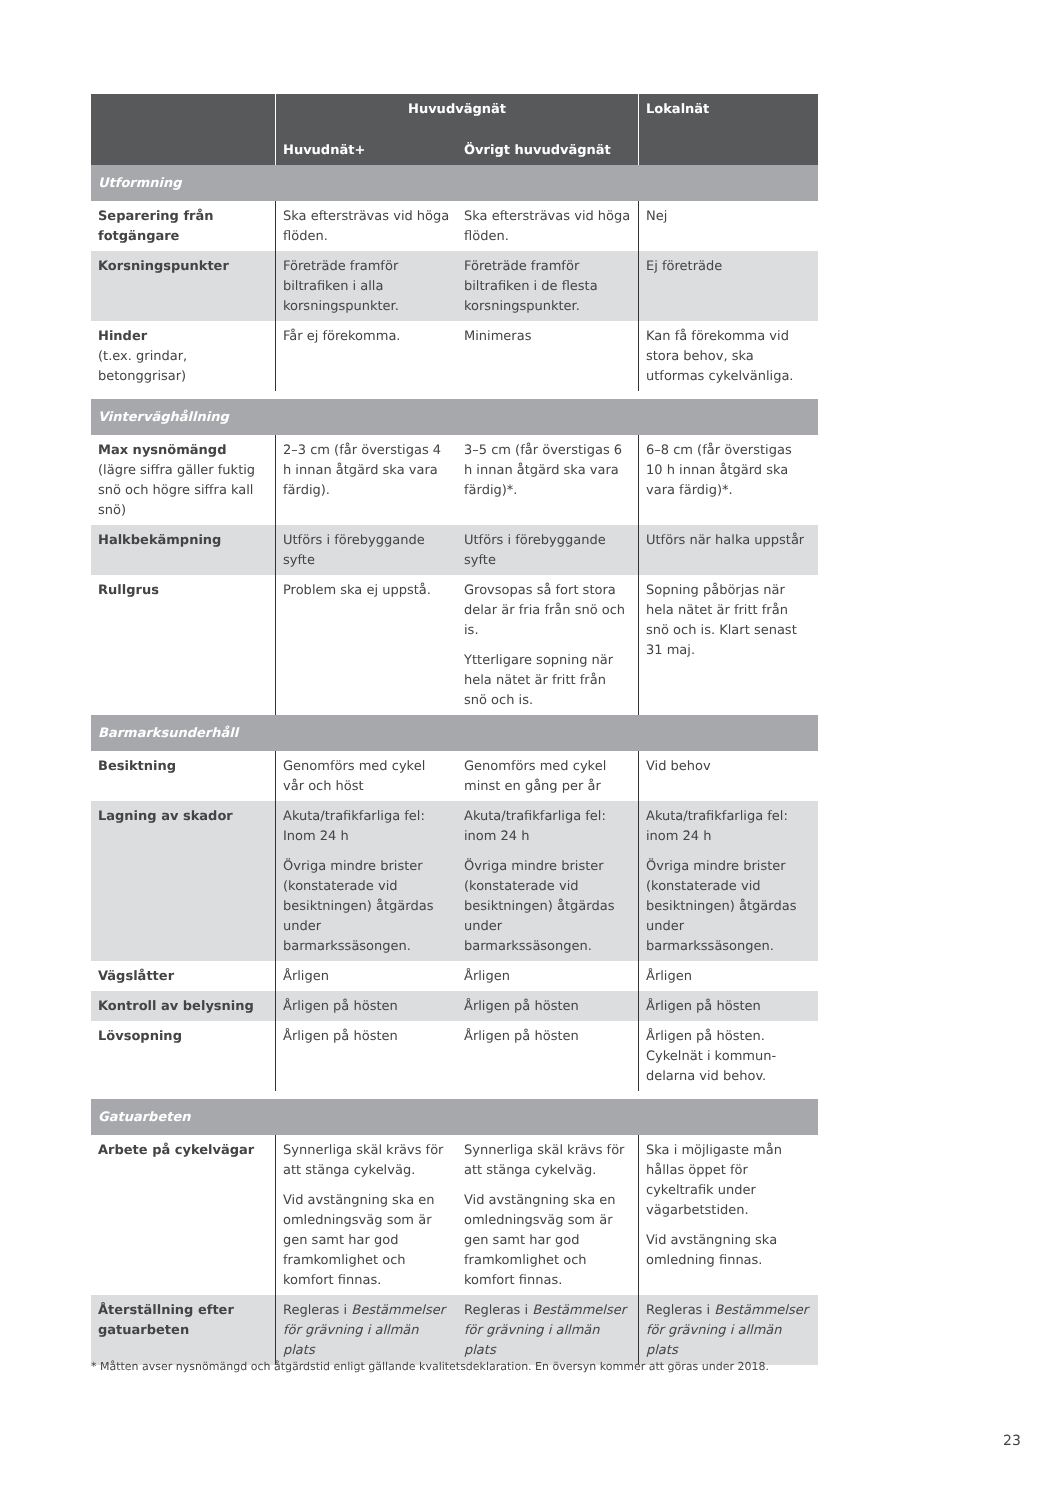| | Huvudvägnät | | Lokalnät |
| --- | --- | --- | --- |
| | Huvudnät+ | Övrigt huvudvägnät | |
| Utformning | | | |
| Separering från fotgängare | Ska eftersträvas vid höga flöden. | Ska eftersträvas vid höga flöden. | Nej |
| Korsningspunkter | Företräde framför biltrafiken i alla korsningspunkter. | Företräde framför biltrafiken i de flesta korsningspunkter. | Ej företräde |
| Hinder (t.ex. grindar, betonggrisar) | Får ej förekomma. | Minimeras | Kan få förekomma vid stora behov, ska utformas cykelvänliga. |
| Vinterväghållning | | | |
| Max nysnömängd (lägre siffra gäller fuktig snö och högre siffra kall snö) | 2–3 cm (får överstigas 4 h innan åtgärd ska vara färdig). | 3–5 cm (får överstigas 6 h innan åtgärd ska vara färdig)*. | 6–8 cm (får överstigas 10 h innan åtgärd ska vara färdig)*. |
| Halkbekämpning | Utförs i förebyggande syfte | Utförs i förebyggande syfte | Utförs när halka uppstår |
| Rullgrus | Problem ska ej uppstå. | Grovsopas så fort stora delar är fria från snö och is. Ytterligare sopning när hela nätet är fritt från snö och is. | Sopning påbörjas när hela nätet är fritt från snö och is. Klart senast 31 maj. |
| Barmarksunderhåll | | | |
| Besiktning | Genomförs med cykel vår och höst | Genomförs med cykel minst en gång per år | Vid behov |
| Lagning av skador | Akuta/trafikfarliga fel: Inom 24 h Övriga mindre brister (konstaterade vid besiktningen) åtgärdas under barmarkssäsongen. | Akuta/trafikfarliga fel: inom 24 h Övriga mindre brister (konstaterade vid besiktningen) åtgärdas under barmarkssäsongen. | Akuta/trafikfarliga fel: inom 24 h Övriga mindre brister (konstaterade vid besiktningen) åtgärdas under barmarkssäsongen. |
| Vägslåtter | Årligen | Årligen | Årligen |
| Kontroll av belysning | Årligen på hösten | Årligen på hösten | Årligen på hösten |
| Lövsopning | Årligen på hösten | Årligen på hösten | Årligen på hösten. Cykelnät i kommun-delarna vid behov. |
| Gatuarbeten | | | |
| Arbete på cykelvägar | Synnerliga skäl krävs för att stänga cykelväg. Vid avstängning ska en omledningsväg som är gen samt har god framkomlighet och komfort finnas. | Synnerliga skäl krävs för att stänga cykelväg. Vid avstängning ska en omledningsväg som är gen samt har god framkomlighet och komfort finnas. | Ska i möjligaste mån hållas öppet för cykeltrafik under vägarbetstiden. Vid avstängning ska omledning finnas. |
| Återställning efter gatuarbeten | Regleras i Bestämmelser för grävning i allmän plats | Regleras i Bestämmelser för grävning i allmän plats | Regleras i Bestämmelser för grävning i allmän plats |
* Måtten avser nysnömängd och åtgärdstid enligt gällande kvalitetsdeklaration. En översyn kommer att göras under 2018.
23